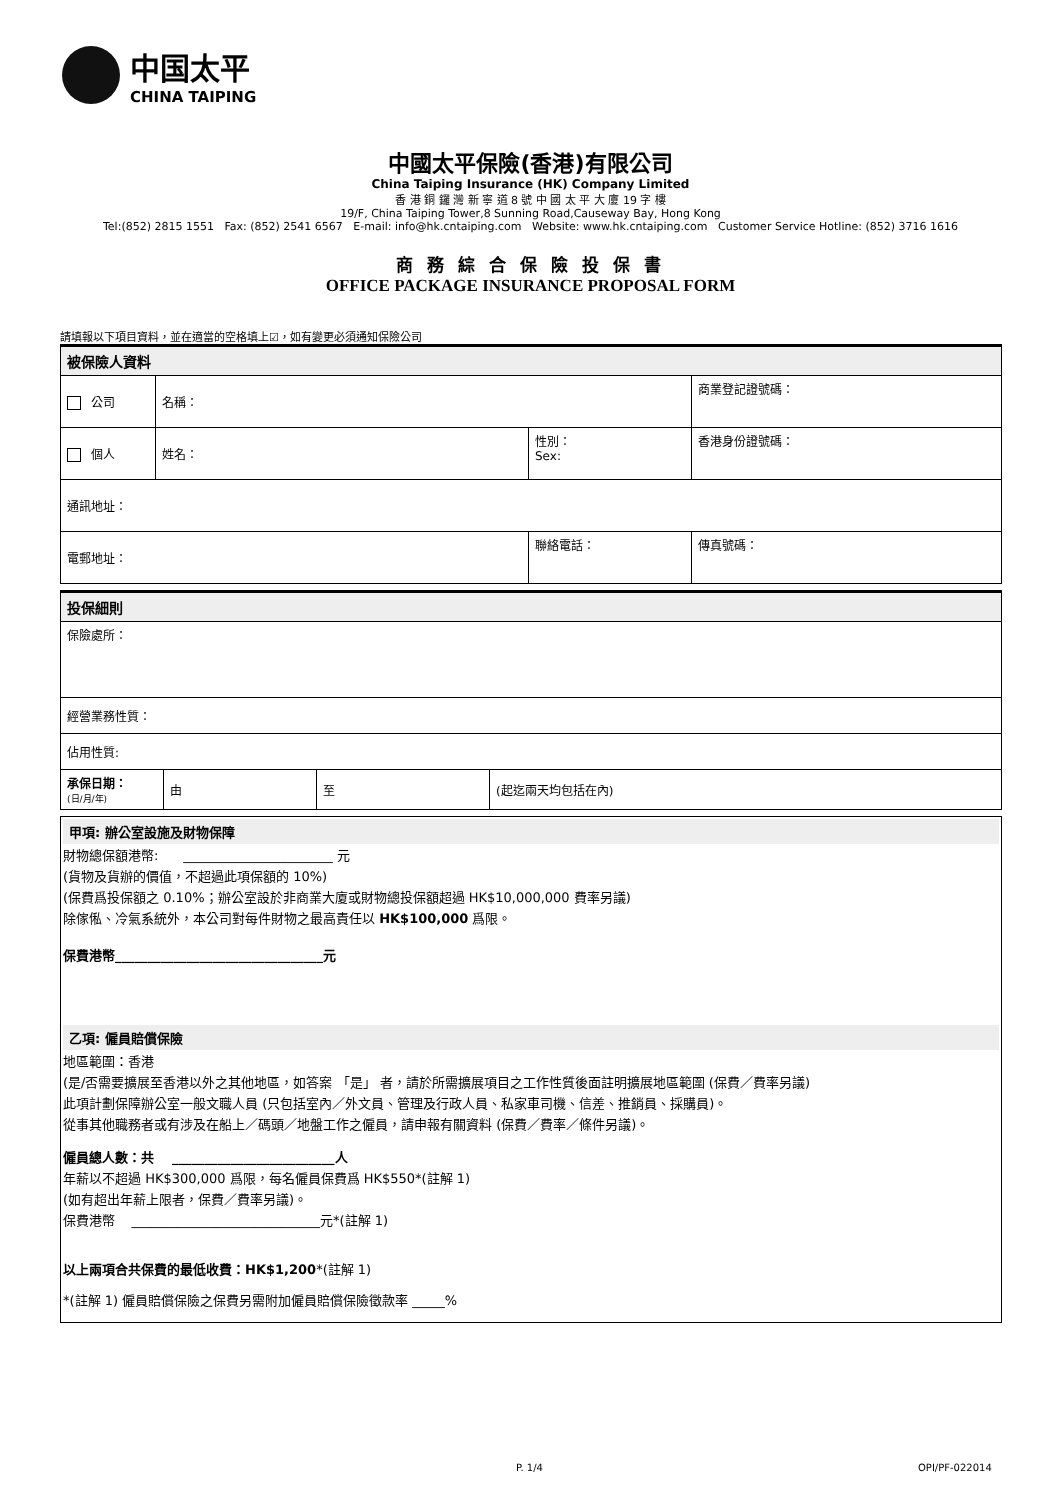中国太平
CHINA TAIPING
中國太平保險(香港)有限公司
China Taiping Insurance (HK) Company Limited
香 港 銅 鑼 灣 新 寧 道 8 號 中 國 太 平 大 廈 19 字 樓
19/F, China Taiping Tower,8 Sunning Road,Causeway Bay, Hong Kong
Tel:(852) 2815 1551 Fax: (852) 2541 6567 E-mail: info@hk.cntaiping.com Website: www.hk.cntaiping.com Customer Service Hotline: (852) 3716 1616
商 務 綜 合 保 險 投 保 書
OFFICE PACKAGE INSURANCE PROPOSAL FORM
請填報以下項目資料，並在適當的空格填上☑，如有變更必須通知保險公司
| 被保險人資料 | | | | |
| 公司 | 名稱： | | 商業登記證號碼： | |
| 個人 | 姓名： | 性別： Sex: | 香港身份證號碼： | |
| 通訊地址： | | | | |
| 電郵地址： | | 聯絡電話： | | 傳真號碼： |
| 投保細則 | | | |
| 保險處所： | | | |
| 經營業務性質： | | | |
| 佔用性質: | | | |
| 承保日期： (日/月/年) | 由 | 至 | (起迄兩天均包括在內) |
甲項: 辦公室設施及財物保障
財物總保額港幣: _______________________ 元
(貨物及貨辦的價值，不超過此項保額的 10%)
(保費爲投保額之 0.10%；辦公室設於非商業大廈或財物總投保額超過 HK$10,000,000 費率另議)
除傢俬、冷氣系統外，本公司對每件財物之最高責任以 HK$100,000 爲限。
保費港幣________________________________元
乙項: 僱員賠償保險
地區範圍：香港
(是/否需要擴展至香港以外之其他地區，如答案 「是」 者，請於所需擴展項目之工作性質後面註明擴展地區範圍 (保費／費率另議)
此項計劃保障辦公室一般文職人員 (只包括室內／外文員、管理及行政人員、私家車司機、信差、推銷員、採購員)。
從事其他職務者或有涉及在船上／碼頭／地盤工作之僱員，請申報有關資料 (保費／費率／條件另議)。
僱員總人數：共 _________________________人
年薪以不超過 HK$300,000 爲限，每名僱員保費爲 HK$550*(註解 1)
(如有超出年薪上限者，保費／費率另議)。
保費港幣 _____________________________元*(註解 1)
以上兩項合共保費的最低收費：HK$1,200*(註解 1)
*(註解 1) 僱員賠償保險之保費另需附加僱員賠償保險徵款率 _____%
P. 1/4 OPI/PF-022014